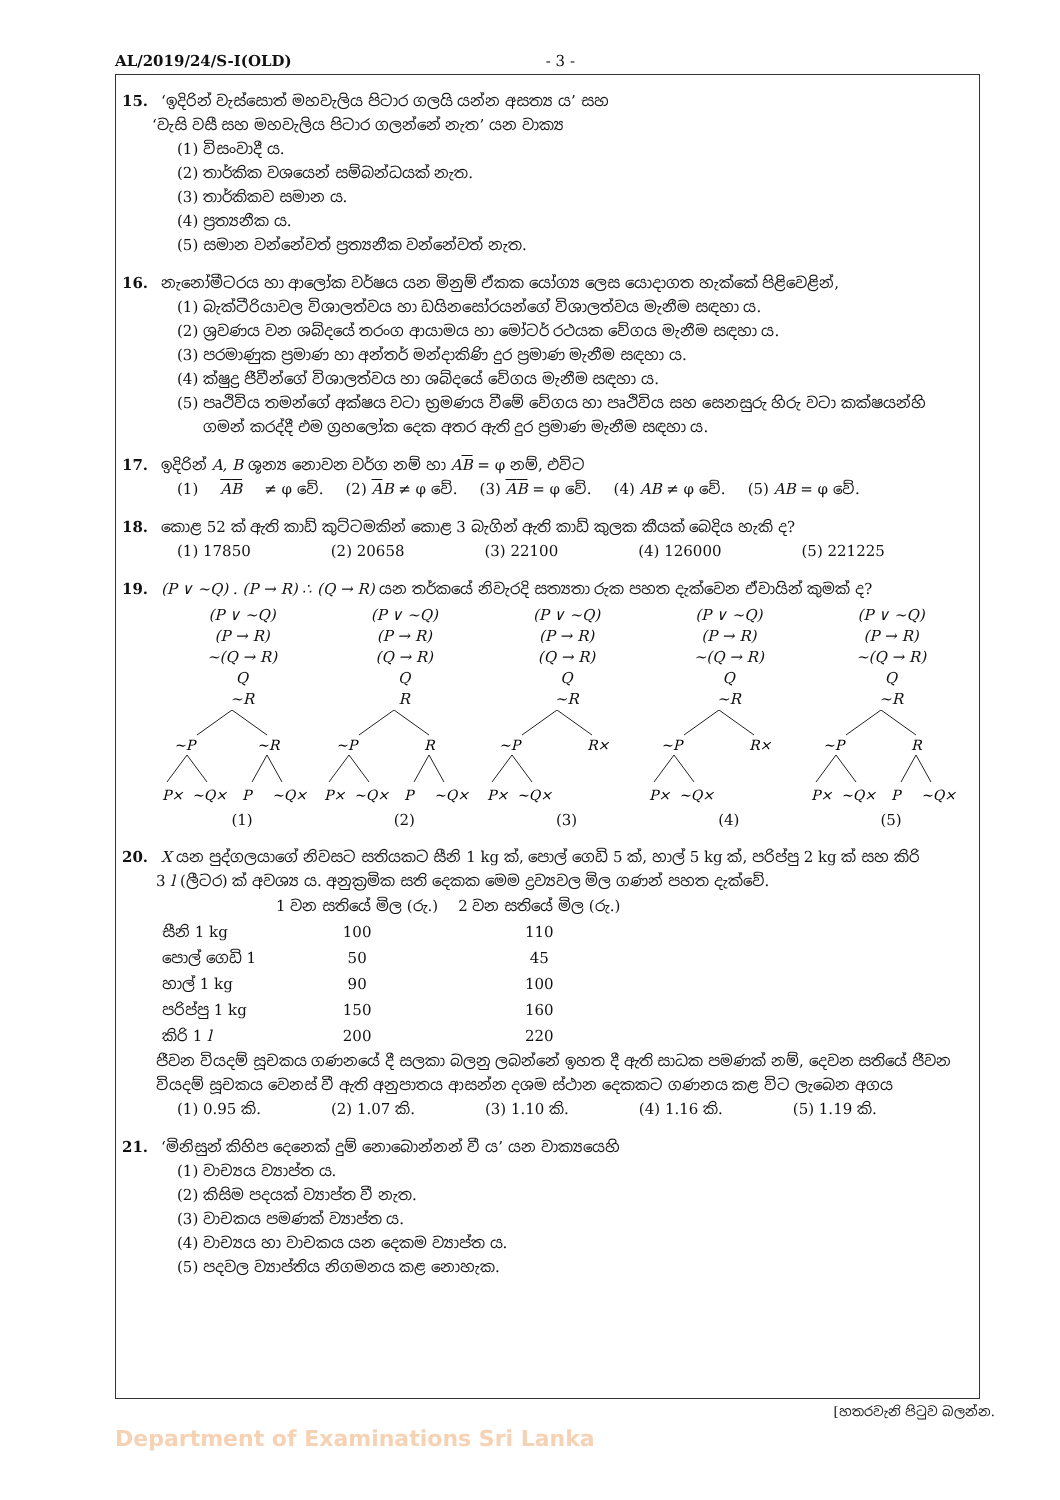AL/2019/24/S-I(OLD) - 3 -
15. ‘ඉදිරින් වැස්සොත් මහවැලිය පිටාර ගලයි යන්න අසත්‍ය ය’ සහ
‘වැසි වසී සහ මහවැලිය පිටාර ගලන්නේ නැත’ යන වාක්‍ය
(1) විසංවාදී ය.
(2) තාර්කික වශයෙන් සම්බන්ධයක් නැත.
(3) තාර්කිකව සමාන ය.
(4) ප්‍රත්‍යනීක ය.
(5) සමාන වන්නේවත් ප්‍රත්‍යනීක වන්නේවත් නැත.
16. නැනෝමීටරය හා ආලෝක වර්ෂය යන මිනුම් ඒකක යෝග්‍ය ලෙස යොදාගත හැක්කේ පිළිවෙළින්,
(1) බැක්ටීරියාවල විශාලත්වය හා ඩයිනසෝරයන්ගේ විශාලත්වය මැනීම සඳහා ය.
(2) ශ්‍රවණය වන ශබ්දයේ තරංග ආයාමය හා මෝටර් රථයක වේගය මැනීම සඳහා ය.
(3) පරමාණුක ප්‍රමාණ හා අන්තර් මන්දාකිණි දුර ප්‍රමාණ මැනීම සඳහා ය.
(4) ක්ෂුද්‍ර ජීවීන්ගේ විශාලත්වය හා ශබ්දයේ වේගය මැනීම සඳහා ය.
(5) පෘථිවිය තමන්ගේ අක්ෂය වටා භ්‍රමණය වීමේ වේගය හා පෘථිවිය සහ සෙනසුරු හිරු වටා කක්ෂයන්හි
ගමන් කරද්දී එම ග්‍රහලෝක දෙක අතර ඇති දුර ප්‍රමාණ මැනීම සඳහා ය.
17. ඉදිරින් A, B ශූන්‍ය නොවන වර්ග නම් හා AB = φ නම්, එවිට
(1) AB ≠ φ වේ. (2) AB ≠ φ වේ. (3) AB = φ වේ. (4) AB ≠ φ වේ. (5) AB = φ වේ.
18. කොළ 52 ක් ඇති කාඩ් කුට්ටමකින් කොළ 3 බැගින් ඇති කාඩ් කුලක කීයක් බෙදිය හැකි ද?
(1) 17850 (2) 20658 (3) 22100 (4) 126000 (5) 221225
19. (P ∨ ~Q) . (P → R) ∴ (Q → R) යන තර්කයේ නිවැරදි සත්‍යතා රුක පහත දැක්වෙන ඒවායින් කුමක් ද?
(P ∨ ~Q)
(P → R)
~(Q → R)
Q
~R
~P
~R
P×
~Q×
P
~Q×
(1)
(P ∨ ~Q)
(P → R)
(Q → R)
Q
R
~P
R
P×
~Q×
P
~Q×
(2)
(P ∨ ~Q)
(P → R)
(Q → R)
Q
~R
~P
R×
P×
~Q×
(3)
(P ∨ ~Q)
(P → R)
~(Q → R)
Q
~R
~P
R×
P×
~Q×
(4)
(P ∨ ~Q)
(P → R)
~(Q → R)
Q
~R
~P
R
P×
~Q×
P
~Q×
(5)
20. X යන පුද්ගලයාගේ නිවසට සතියකට සීනි 1 kg ක්, පොල් ගෙඩි 5 ක්, හාල් 5 kg ක්, පරිප්පු 2 kg ක් සහ කිරි
3 l (ලීටර) ක් අවශ්‍ය ය. අනුක්‍රමික සති දෙකක මෙම ද්‍රව්‍යවල මිල ගණන් පහත දැක්වේ.
| | 1 වන සතියේ මිල (රු.) | 2 වන සතියේ මිල (රු.) |
| --- | --- | --- |
| සීනි 1 kg | 100 | 110 |
| පොල් ගෙඩි 1 | 50 | 45 |
| හාල් 1 kg | 90 | 100 |
| පරිප්පු 1 kg | 150 | 160 |
| කිරි 1 l | 200 | 220 |
ජීවන වියදම් සූචකය ගණනයේ දී සලකා බලනු ලබන්නේ ඉහත දී ඇති සාධක පමණක් නම්, දෙවන සතියේ ජීවන වියදම් සූචකය වෙනස් වී ඇති අනුපාතය ආසන්න දශම ස්ථාන දෙකකට ගණනය කළ විට ලැබෙන අගය
(1) 0.95 කි. (2) 1.07 කි. (3) 1.10 කි. (4) 1.16 කි. (5) 1.19 කි.
21. ‘මිනිසුන් කිහිප දෙනෙක් දුම් නොබොන්නන් වී ය’ යන වාක්‍යයෙහි
(1) වාච්‍යය ව්‍යාප්ත ය.
(2) කිසිම පදයක් ව්‍යාප්ත වී නැත.
(3) වාචකය පමණක් ව්‍යාප්ත ය.
(4) වාච්‍යය හා වාචකය යන දෙකම ව්‍යාප්ත ය.
(5) පදවල ව්‍යාප්තිය නිගමනය කළ නොහැක.
[හතරවැනි පිටුව බලන්න.
Department of Examinations Sri Lanka